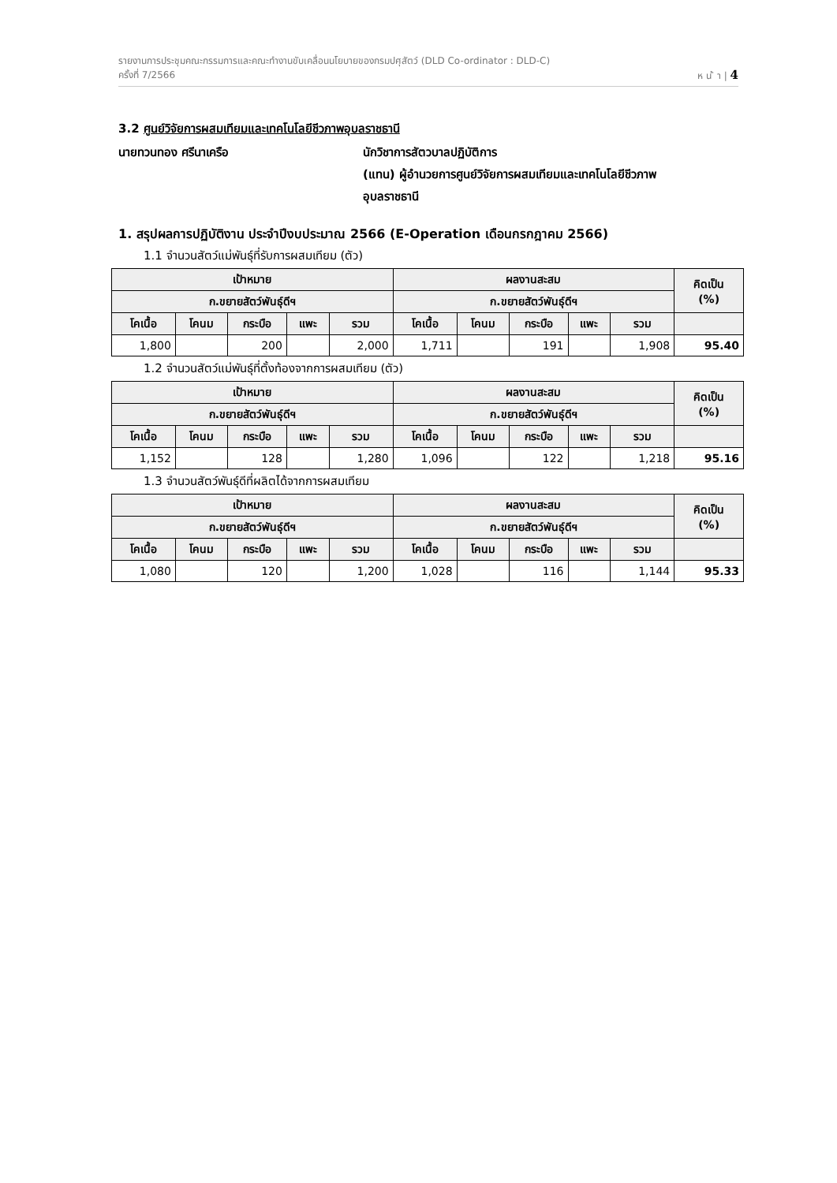รายงานการประชุมคณะกรรมการและคณะทำงานขับเคลื่อนนโยบายของกรมปศุสัตว์ (DLD Co-ordinator : DLD-C)
ครั้งที่ 7/2566 ห น ้ า | 4
3.2 ศูนย์วิจัยการผสมเทียมและเทคโนโลยีชีวภาพอุบลราชธานี
นายทวนทอง ศรีนาเครือ นักวิชาการสัตวบาลปฏิบัติการ
(แทน) ผู้อำนวยการศูนย์วิจัยการผสมเทียมและเทคโนโลยีชีวภาพ
อุบลราชธานี
1. สรุปผลการปฏิบัติงาน ประจำปีงบประมาณ 2566 (E-Operation เดือนกรกฎาคม 2566)
1.1 จำนวนสัตว์แม่พันธุ์ที่รับการผสมเทียม (ตัว)
| เป้าหมาย | | | | | ผลงานสะสม | | | | | คิดเป็น (%) |
| --- | --- | --- | --- | --- | --- | --- | --- | --- | --- | --- |
| ก.ขยายสัตว์พันธุ์ดีฯ | | | | | ก.ขยายสัตว์พันธุ์ดีฯ | | | | | |
| โคเนื้อ | โคนม | กระบือ | แพะ | รวม | โคเนื้อ | โคนม | กระบือ | แพะ | รวม | |
| 1,800 | | 200 | | 2,000 | 1,711 | | 191 | | 1,908 | 95.40 |
1.2 จำนวนสัตว์แม่พันธุ์ที่ตั้งท้องจากการผสมเทียม (ตัว)
| เป้าหมาย | | | | | ผลงานสะสม | | | | | คิดเป็น (%) |
| --- | --- | --- | --- | --- | --- | --- | --- | --- | --- | --- |
| ก.ขยายสัตว์พันธุ์ดีฯ | | | | | ก.ขยายสัตว์พันธุ์ดีฯ | | | | | |
| โคเนื้อ | โคนม | กระบือ | แพะ | รวม | โคเนื้อ | โคนม | กระบือ | แพะ | รวม | |
| 1,152 | | 128 | | 1,280 | 1,096 | | 122 | | 1,218 | 95.16 |
1.3 จำนวนสัตว์พันธุ์ดีที่ผลิตได้จากการผสมเทียม
| เป้าหมาย | | | | | ผลงานสะสม | | | | | คิดเป็น (%) |
| --- | --- | --- | --- | --- | --- | --- | --- | --- | --- | --- |
| ก.ขยายสัตว์พันธุ์ดีฯ | | | | | ก.ขยายสัตว์พันธุ์ดีฯ | | | | | |
| โคเนื้อ | โคนม | กระบือ | แพะ | รวม | โคเนื้อ | โคนม | กระบือ | แพะ | รวม | |
| 1,080 | | 120 | | 1,200 | 1,028 | | 116 | | 1,144 | 95.33 |